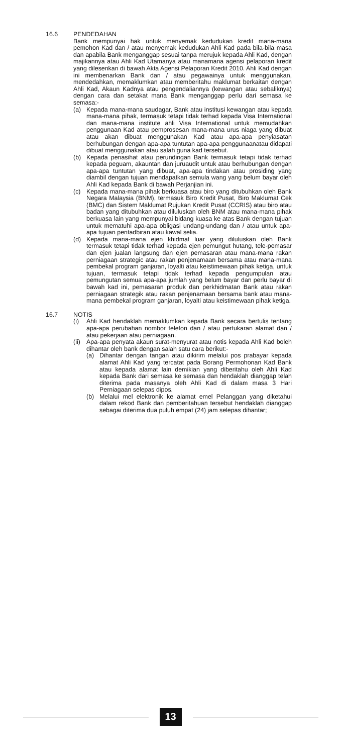16.6 PENDEDAHAN
Bank mempunyai hak untuk menyemak kedudukan kredit mana-mana pemohon Kad dan / atau menyemak kedudukan Ahli Kad pada bila-bila masa dan apabila Bank menganggap sesuai tanpa merujuk kepada Ahli Kad, dengan majikannya atau Ahli Kad Utamanya atau manamana agensi pelaporan kredit yang dilesenkan di bawah Akta Agensi Pelaporan Kredit 2010. Ahli Kad dengan ini membenarkan Bank dan / atau pegawainya untuk menggunakan, mendedahkan, memaklumkan atau memberitahu maklumat berkaitan dengan Ahli Kad, Akaun Kadnya atau pengendaliannya (kewangan atau sebaliknya) dengan cara dan setakat mana Bank menganggap perlu dari semasa ke semasa:-
(a) Kepada mana-mana saudagar, Bank atau institusi kewangan atau kepada mana-mana pihak, termasuk tetapi tidak terhad kepada Visa International dan mana-mana institute ahli Visa International untuk memudahkan penggunaan Kad atau pemprosesan mana-mana urus niaga yang dibuat atau akan dibuat menggunakan Kad atau apa-apa penyiasatan berhubungan dengan apa-apa tuntutan apa-apa penggunaanatau didapati dibuat menggunakan atau salah guna kad tersebut.
(b) Kepada penasihat atau perundingan Bank termasuk tetapi tidak terhad kepada peguam, akauntan dan juruaudit untuk atau berhubungan dengan apa-apa tuntutan yang dibuat, apa-apa tindakan atau prosiding yang diambil dengan tujuan mendapatkan semula wang yang belum bayar oleh Ahli Kad kepada Bank di bawah Perjanjian ini.
(c) Kepada mana-mana pihak berkuasa atau biro yang ditubuhkan oleh Bank Negara Malaysia (BNM), termasuk Biro Kredit Pusat, Biro Maklumat Cek (BMC) dan Sistem Maklumat Rujukan Kredit Pusat (CCRIS) atau biro atau badan yang ditubuhkan atau diluluskan oleh BNM atau mana-mana pihak berkuasa lain yang mempunyai bidang kuasa ke atas Bank dengan tujuan untuk mematuhi apa-apa obligasi undang-undang dan / atau untuk apa-apa tujuan pentadbiran atau kawal selia.
(d) Kepada mana-mana ejen khidmat luar yang diluluskan oleh Bank termasuk tetapi tidak terhad kepada ejen pemungut hutang, tele-pemasar dan ejen jualan langsung dan ejen pemasaran atau mana-mana rakan perniagaan strategic atau rakan penjenamaan bersama atau mana-mana pembekal program ganjaran, loyalti atau keistimewaan pihak ketiga, untuk tujuan, termasuk tetapi tidak terhad kepada pengumpulan atau pemungutan semua apa-apa jumlah yang belum bayar dan perlu bayar di bawah kad ini, pemasaran produk dan perkhidmatan Bank atau rakan perniagaan strategik atau rakan penjenamaan bersama bank atau mana-mana pembekal program ganjaran, loyalti atau keistimewaan pihak ketiga.
16.7 NOTIS
(i) Ahli Kad hendaklah memaklumkan kepada Bank secara bertulis tentang apa-apa perubahan nombor telefon dan / atau pertukaran alamat dan / atau pekerjaan atau perniagaan.
(ii)
Apa-apa penyata akaun surat-menyurat atau notis kepada Ahli Kad boleh dihantar oleh bank dengan salah satu cara berikut:-
(a) Dihantar dengan tangan atau dikirim melalui pos prabayar kepada alamat Ahli Kad yang tercatat pada Borang Permohonan Kad Bank atau kepada alamat lain demikian yang diberitahu oleh Ahli Kad kepada Bank dari semasa ke semasa dan hendaklah dianggap telah diterima pada masanya oleh Ahli Kad di dalam masa 3 Hari Perniagaan selepas dipos.
(b) Melalui mel elektronik ke alamat emel Pelanggan yang diketahui dalam rekod Bank dan pemberitahuan tersebut hendaklah dianggap sebagai diterima dua puluh empat (24) jam selepas dihantar;
13